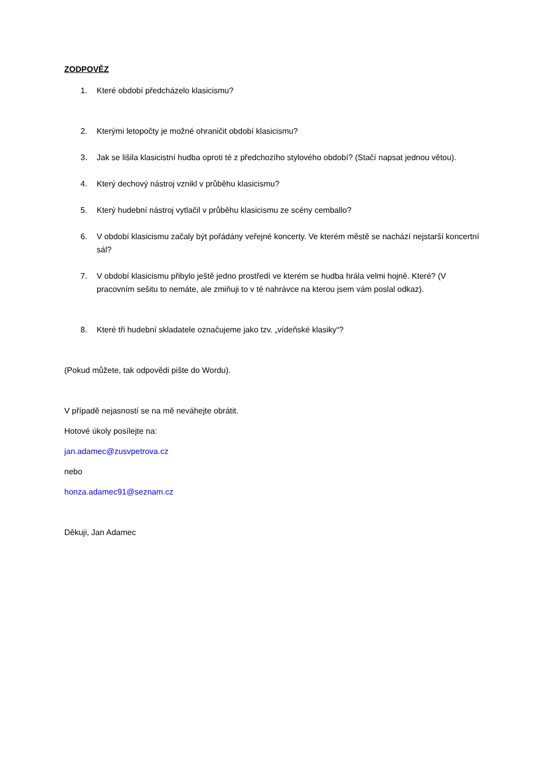ZODPOVĚZ
1. Které období předcházelo klasicismu?
2. Kterými letopočty je možné ohraničit období klasicismu?
3. Jak se lišila klasicistní hudba oproti té z předchozího stylového období? (Stačí napsat jednou větou).
4. Který dechový nástroj vznikl v průběhu klasicismu?
5. Který hudební nástroj vytlačil v průběhu klasicismu ze scény cemballo?
6. V období klasicismu začaly být pořádány veřejné koncerty. Ve kterém městě se nachází nejstarší koncertní sál?
7. V období klasicismu přibylo ještě jedno prostředí ve kterém se hudba hrála velmi hojně. Které? (V pracovním sešitu to nemáte, ale zmiňuji to v té nahrávce na kterou jsem vám poslal odkaz).
8. Které tři hudební skladatele označujeme jako tzv. „vídeňské klasiky“?
(Pokud můžete, tak odpovědi pište do Wordu).
V případě nejasností se na mě neváhejte obrátit.
Hotové úkoly posílejte na:
jan.adamec@zusvpetrova.cz
nebo
honza.adamec91@seznam.cz
Děkuji, Jan Adamec